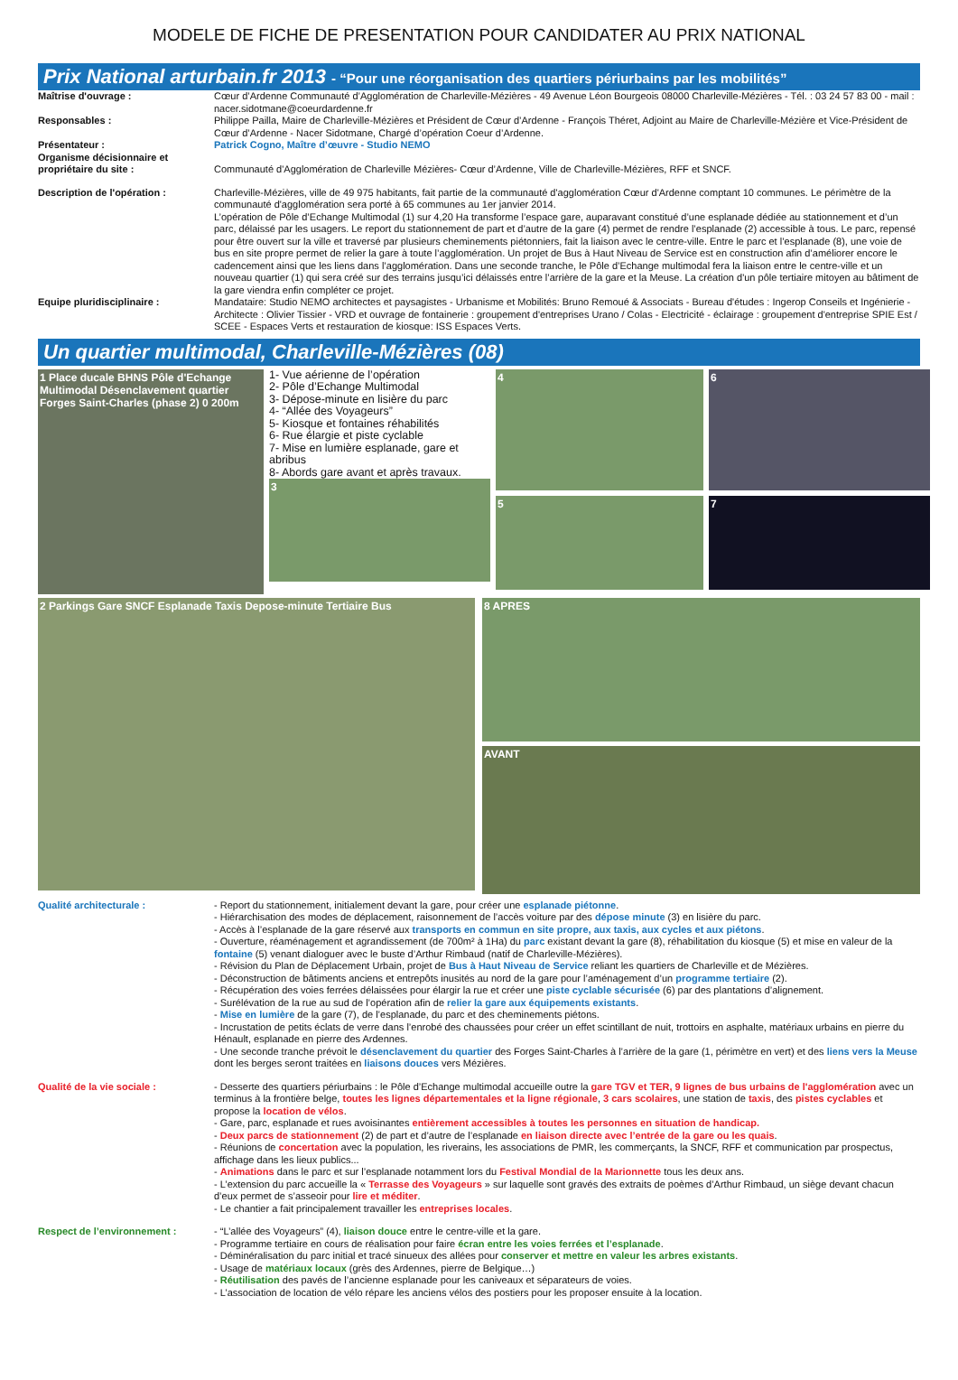MODELE DE FICHE DE PRESENTATION POUR CANDIDATER AU PRIX NATIONAL
Prix National arturbain.fr 2013 - “Pour une réorganisation des quartiers périurbains par les mobilités”
Maîtrise d'ouvrage : Cœur d’Ardenne Communauté d’Agglomération de Charleville-Mézières - 49 Avenue Léon Bourgeois 08000 Charleville-Mézières - Tél. : 03 24 57 83 00 - mail : nacer.sidotmane@coeurdardenne.fr
Responsables : Philippe Pailla, Maire de Charleville-Mézières et Président de Cœur d’Ardenne - François Théret, Adjoint au Maire de Charleville-Mézière et Vice-Président de Cœur d’Ardenne - Nacer Sidotmane, Chargé d’opération Coeur d’Ardenne.
Présentateur : Patrick Cogno, Maître d’œuvre - Studio NEMO
Organisme décisionnaire et propriétaire du site :
Communauté d'Agglomération de Charleville Mézières- Cœur d’Ardenne, Ville de Charleville-Mézières, RFF et SNCF.
Description de l'opération : Charleville-Mézières, ville de 49 975 habitants, fait partie de la communauté d'agglomération Cœur d'Ardenne comptant 10 communes. Le périmètre de la communauté d'agglomération sera porté à 65 communes au 1er janvier 2014.
L’opération de Pôle d’Echange Multimodal (1) sur 4,20 Ha transforme l’espace gare, auparavant constitué d’une esplanade dédiée au stationnement et d’un parc, délaissé par les usagers. Le report du stationnement de part et d’autre de la gare (4) permet de rendre l’esplanade (2) accessible à tous. Le parc, repensé pour être ouvert sur la ville et traversé par plusieurs cheminements piétonniers, fait la liaison avec le centre-ville. Entre le parc et l’esplanade (8), une voie de bus en site propre permet de relier la gare à toute l’agglomération. Un projet de Bus à Haut Niveau de Service est en construction afin d’améliorer encore le cadencement ainsi que les liens dans l’agglomération. Dans une seconde tranche, le Pôle d’Echange multimodal fera la liaison entre le centre-ville et un nouveau quartier (1) qui sera créé sur des terrains jusqu’ici délaissés entre l’arrière de la gare et la Meuse. La création d'un pôle tertiaire mitoyen au bâtiment de la gare viendra enfin compléter ce projet.
Equipe pluridisciplinaire : Mandataire: Studio NEMO architectes et paysagistes - Urbanisme et Mobilités: Bruno Remoué & Associats - Bureau d'études : Ingerop Conseils et Ingénierie - Architecte : Olivier Tissier - VRD et ouvrage de fontainerie : groupement d'entreprises Urano / Colas - Electricité - éclairage : groupement d'entreprise SPIE Est / SCEE - Espaces Verts et restauration de kiosque: ISS Espaces Verts.
Un quartier multimodal, Charleville-Mézières (08)
1 Place ducale BHNS Pôle d'Echange Multimodal Désenclavement quartier Forges Saint-Charles (phase 2) 0 200m
1- Vue aérienne de l’opération
2- Pôle d’Echange Multimodal
3- Dépose-minute en lisière du parc
4- “Allée des Voyageurs”
5- Kiosque et fontaines réhabilités
6- Rue élargie et piste cyclable
7- Mise en lumière esplanade, gare et abribus
8- Abords gare avant et après travaux.
3
4
5
6
7
2 Parkings Gare SNCF Esplanade Taxis Depose-minute Tertiaire Bus
8 APRES
AVANT
Qualité architecturale : - Report du stationnement, initialement devant la gare, pour créer une esplanade piétonne.
- Hiérarchisation des modes de déplacement, raisonnement de l’accès voiture par des dépose minute (3) en lisière du parc.
- Accès à l’esplanade de la gare réservé aux transports en commun en site propre, aux taxis, aux cycles et aux piétons.
- Ouverture, réaménagement et agrandissement (de 700m² à 1Ha) du parc existant devant la gare (8), réhabilitation du kiosque (5) et mise en valeur de la fontaine (5) venant dialoguer avec le buste d’Arthur Rimbaud (natif de Charleville-Mézières).
- Révision du Plan de Déplacement Urbain, projet de Bus à Haut Niveau de Service reliant les quartiers de Charleville et de Mézières.
- Déconstruction de bâtiments anciens et entrepôts inusités au nord de la gare pour l’aménagement d’un programme tertiaire (2).
- Récupération des voies ferrées délaissées pour élargir la rue et créer une piste cyclable sécurisée (6) par des plantations d’alignement.
- Surélévation de la rue au sud de l’opération afin de relier la gare aux équipements existants.
- Mise en lumière de la gare (7), de l’esplanade, du parc et des cheminements piétons.
- Incrustation de petits éclats de verre dans l’enrobé des chaussées pour créer un effet scintillant de nuit, trottoirs en asphalte, matériaux urbains en pierre du Hénault, esplanade en pierre des Ardennes.
- Une seconde tranche prévoit le désenclavement du quartier des Forges Saint-Charles à l’arrière de la gare (1, périmètre en vert) et des liens vers la Meuse dont les berges seront traitées en liaisons douces vers Mézières.
Qualité de la vie sociale : - Desserte des quartiers périurbains : le Pôle d’Echange multimodal accueille outre la gare TGV et TER, 9 lignes de bus urbains de l'agglomération avec un terminus à la frontière belge, toutes les lignes départementales et la ligne régionale, 3 cars scolaires, une station de taxis, des pistes cyclables et propose la location de vélos.
- Gare, parc, esplanade et rues avoisinantes entièrement accessibles à toutes les personnes en situation de handicap.
- Deux parcs de stationnement (2) de part et d’autre de l’esplanade en liaison directe avec l’entrée de la gare ou les quais.
- Réunions de concertation avec la population, les riverains, les associations de PMR, les commerçants, la SNCF, RFF et communication par prospectus, affichage dans les lieux publics...
- Animations dans le parc et sur l’esplanade notamment lors du Festival Mondial de la Marionnette tous les deux ans.
- L’extension du parc accueille la « Terrasse des Voyageurs » sur laquelle sont gravés des extraits de poèmes d’Arthur Rimbaud, un siège devant chacun d’eux permet de s’asseoir pour lire et méditer.
- Le chantier a fait principalement travailler les entreprises locales.
Respect de l’environnement : - “L’allée des Voyageurs” (4), liaison douce entre le centre-ville et la gare.
- Programme tertiaire en cours de réalisation pour faire écran entre les voies ferrées et l’esplanade.
- Déminéralisation du parc initial et tracé sinueux des allées pour conserver et mettre en valeur les arbres existants.
- Usage de matériaux locaux (grès des Ardennes, pierre de Belgique…)
- Réutilisation des pavés de l’ancienne esplanade pour les caniveaux et séparateurs de voies.
- L’association de location de vélo répare les anciens vélos des postiers pour les proposer ensuite à la location.